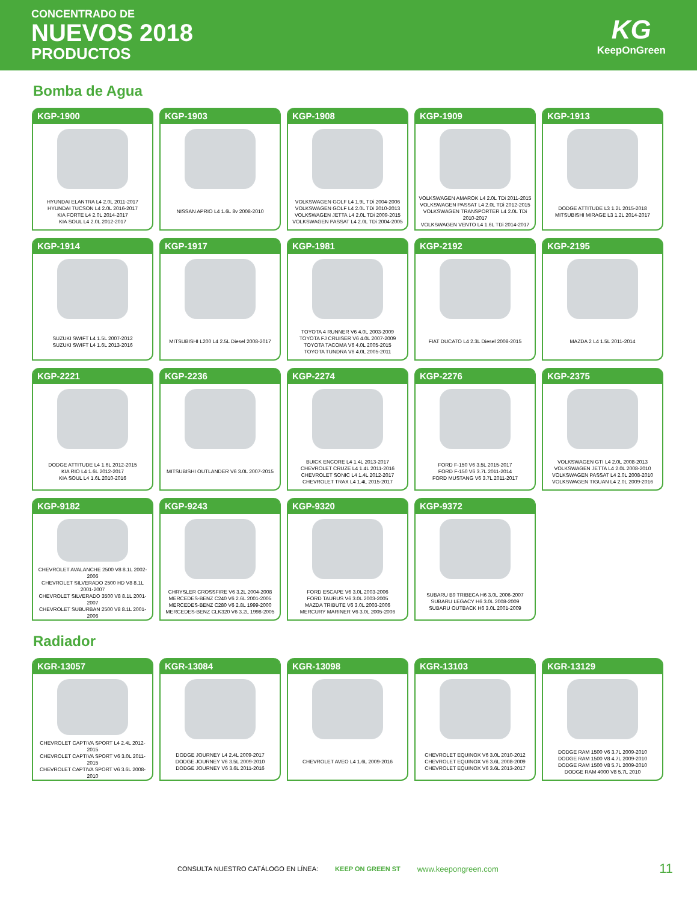CONCENTRADO DE
NUEVOS 2018
PRODUCTOS
KG
KeepOnGreen
Bomba de Agua
KGP-1900
HYUNDAI ELANTRA L4 2.0L 2011-2017
HYUNDAI TUCSON L4 2.0L 2016-2017
KIA FORTE L4 2.0L 2014-2017
KIA SOUL L4 2.0L 2012-2017
KGP-1903
NISSAN APRIO L4 1.6L 8v 2008-2010
KGP-1908
VOLKSWAGEN GOLF L4 1.9L TDi 2004-2006
VOLKSWAGEN GOLF L4 2.0L TDi 2010-2013
VOLKSWAGEN JETTA L4 2.0L TDi 2009-2015
VOLKSWAGEN PASSAT L4 2.0L TDi 2004-2005
KGP-1909
VOLKSWAGEN AMAROK L4 2.0L TDi 2011-2015
VOLKSWAGEN PASSAT L4 2.0L TDi 2012-2015
VOLKSWAGEN TRANSPORTER L4 2.0L TDi 2010-2017
VOLKSWAGEN VENTO L4 1.6L TDi 2014-2017
KGP-1913
DODGE ATTITUDE L3 1.2L 2015-2018
MITSUBISHI MIRAGE L3 1.2L 2014-2017
KGP-1914
SUZUKI SWIFT L4 1.5L 2007-2012
SUZUKI SWIFT L4 1.6L 2013-2016
KGP-1917
MITSUBISHI L200 L4 2.5L Diesel 2008-2017
KGP-1981
TOYOTA 4 RUNNER V6 4.0L 2003-2009
TOYOTA FJ CRUISER V6 4.0L 2007-2009
TOYOTA TACOMA V6 4.0L 2005-2015
TOYOTA TUNDRA V6 4.0L 2005-2011
KGP-2192
FIAT DUCATO L4 2.3L Diesel 2008-2015
KGP-2195
MAZDA 2 L4 1.5L 2011-2014
KGP-2221
DODGE ATTITUDE L4 1.6L 2012-2015
KIA RIO L4 1.6L 2012-2017
KIA SOUL L4 1.6L 2010-2016
KGP-2236
MITSUBISHI OUTLANDER V6 3.0L 2007-2015
KGP-2274
BUICK ENCORE L4 1.4L 2013-2017
CHEVROLET CRUZE L4 1.4L 2011-2016
CHEVROLET SONIC L4 1.4L 2012-2017
CHEVROLET TRAX L4 1.4L 2015-2017
KGP-2276
FORD F-150 V6 3.5L 2015-2017
FORD F-150 V6 3.7L 2011-2014
FORD MUSTANG V6 3.7L 2011-2017
KGP-2375
VOLKSWAGEN GTI L4 2.0L 2008-2013
VOLKSWAGEN JETTA L4 2.0L 2008-2010
VOLKSWAGEN PASSAT L4 2.0L 2008-2010
VOLKSWAGEN TIGUAN L4 2.0L 2009-2016
KGP-9182
CHEVROLET AVALANCHE 2500 V8 8.1L 2002-2006
CHEVROLET SILVERADO 2500 HD V8 8.1L 2001-2007
CHEVROLET SILVERADO 3500 V8 8.1L 2001-2007
CHEVROLET SUBURBAN 2500 V8 8.1L 2001-2006
KGP-9243
CHRYSLER CROSSFIRE V6 3.2L 2004-2008
MERCEDES-BENZ C240 V6 2.6L 2001-2005
MERCEDES-BENZ C280 V6 2.8L 1999-2000
MERCEDES-BENZ CLK320 V6 3.2L 1998-2005
KGP-9320
FORD ESCAPE V6 3.0L 2003-2006
FORD TAURUS V6 3.0L 2003-2005
MAZDA TRIBUTE V6 3.0L 2003-2006
MERCURY MARINER V6 3.0L 2005-2006
KGP-9372
SUBARU B9 TRIBECA H6 3.0L 2006-2007
SUBARU LEGACY H6 3.0L 2008-2009
SUBARU OUTBACK H6 3.0L 2001-2009
Radiador
KGR-13057
CHEVROLET CAPTIVA SPORT L4 2.4L 2012-2015
CHEVROLET CAPTIVA SPORT V6 3.0L 2011-2015
CHEVROLET CAPTIVA SPORT V6 3.6L 2008-2010
KGR-13084
DODGE JOURNEY L4 2.4L 2009-2017
DODGE JOURNEY V6 3.5L 2009-2010
DODGE JOURNEY V6 3.6L 2011-2016
KGR-13098
CHEVROLET AVEO L4 1.6L 2009-2016
KGR-13103
CHEVROLET EQUINOX V6 3.0L 2010-2012
CHEVROLET EQUINOX V6 3.6L 2008-2009
CHEVROLET EQUINOX V6 3.6L 2013-2017
KGR-13129
DODGE RAM 1500 V6 3.7L 2009-2010
DODGE RAM 1500 V8 4.7L 2009-2010
DODGE RAM 1500 V8 5.7L 2009-2010
DODGE RAM 4000 V8 5.7L 2010
CONSULTA NUESTRO CATÁLOGO EN LÍNEA: KEEP ON GREEN ST www.keepongreen.com 11